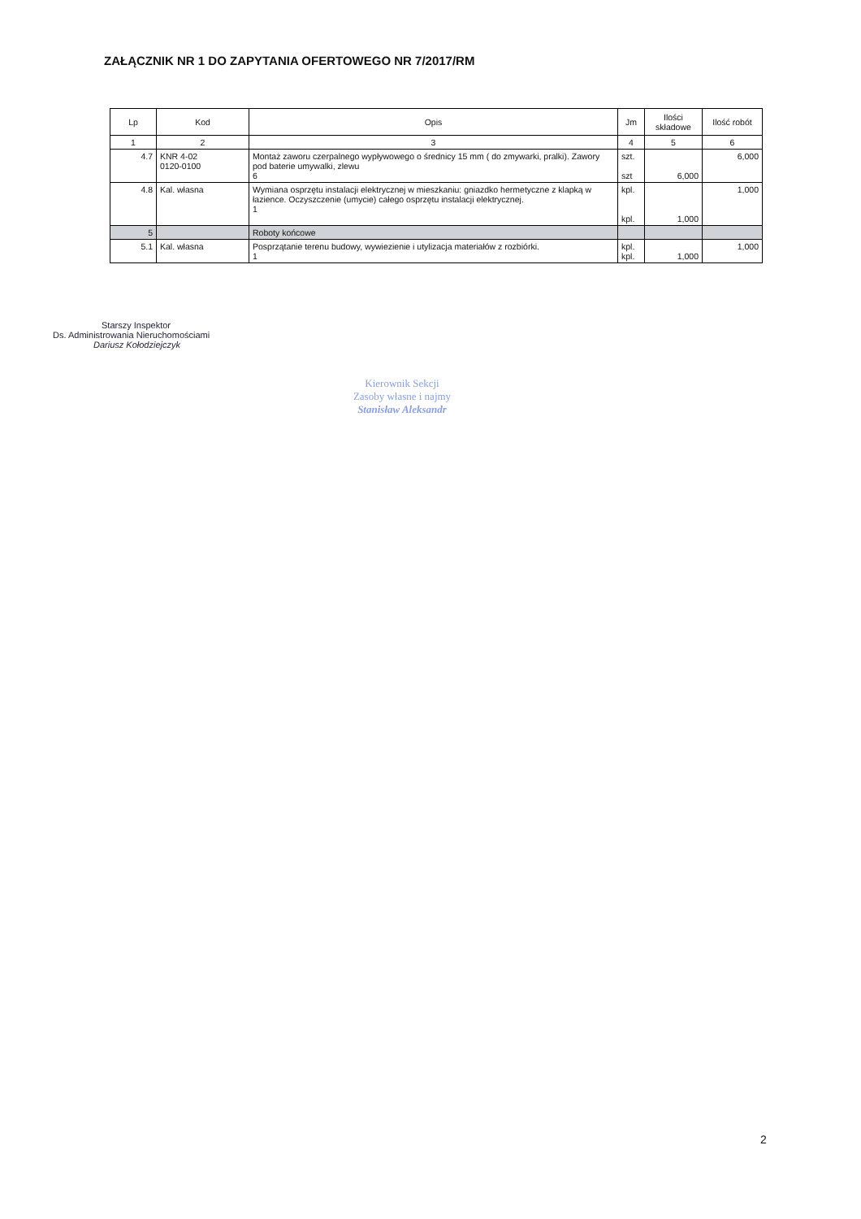ZAŁĄCZNIK NR 1 DO ZAPYTANIA OFERTOWEGO NR 7/2017/RM
| Lp | Kod | Opis | Jm | Ilości składowe | Ilość robót |
| --- | --- | --- | --- | --- | --- |
| 1 | 2 | 3 | 4 | 5 | 6 |
| 4.7 | KNR 4-02 0120-0100 | Montaż zaworu czerpalnego wypływowego o średnicy 15 mm ( do zmywarki, pralki). Zawory pod baterie umywalki, zlewu 6 | szt. szt | 6,000 | 6,000 |
| 4.8 | Kal. własna | Wymiana osprzętu instalacji elektrycznej w mieszkaniu: gniazdko hermetyczne z klapką w łazience. Oczyszczenie (umycie) całego osprzętu instalacji elektrycznej. 1 | kpl. kpl. | 1,000 | 1,000 |
| 5 | | Roboty końcowe | | | |
| 5.1 | Kal. własna | Posprzątanie terenu budowy, wywiezienie i utylizacja materiałów z rozbiórki. 1 | kpl. kpl. | 1,000 | 1,000 |
Starszy Inspektor
Ds. Administrowania Nieruchomościami
Dariusz Kołodziejczyk
Kierownik Sekcji
Zasoby własne i najmy
Stanisław Aleksandr
2